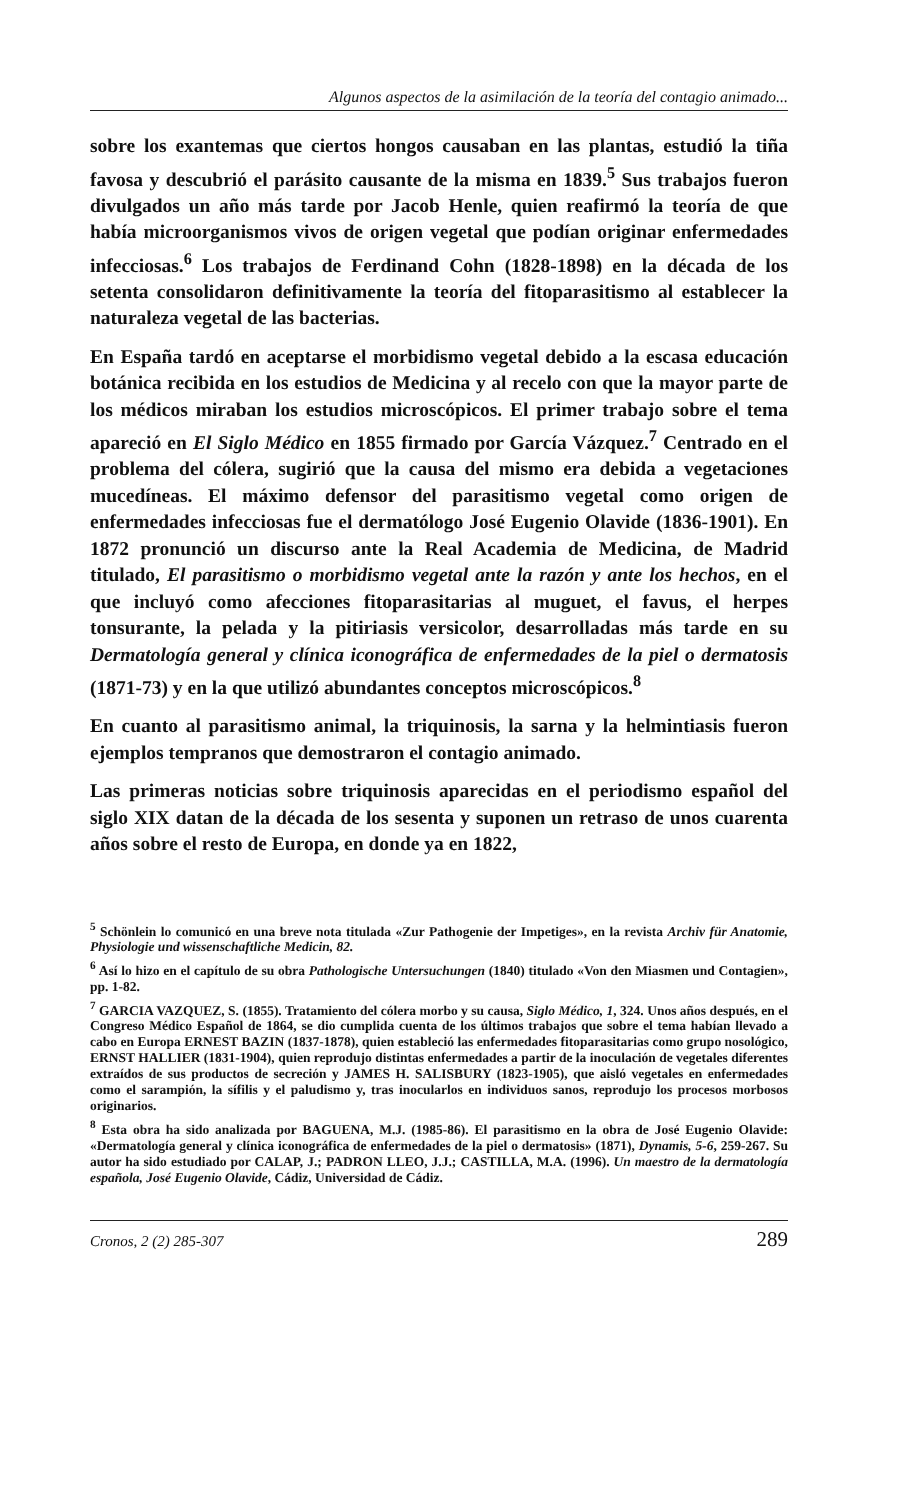Algunos aspectos de la asimilación de la teoría del contagio animado...
sobre los exantemas que ciertos hongos causaban en las plantas, estudió la tiña favosa y descubrió el parásito causante de la misma en 1839.<sup>5</sup> Sus trabajos fueron divulgados un año más tarde por Jacob Henle, quien reafirmó la teoría de que había microorganismos vivos de origen vegetal que podían originar enfermedades infecciosas.<sup>6</sup> Los trabajos de Ferdinand Cohn (1828-1898) en la década de los setenta consolidaron definitivamente la teoría del fitoparasitismo al establecer la naturaleza vegetal de las bacterias.
En España tardó en aceptarse el morbidismo vegetal debido a la escasa educación botánica recibida en los estudios de Medicina y al recelo con que la mayor parte de los médicos miraban los estudios microscópicos. El primer trabajo sobre el tema apareció en El Siglo Médico en 1855 firmado por García Vázquez.<sup>7</sup> Centrado en el problema del cólera, sugirió que la causa del mismo era debida a vegetaciones mucedíneas. El máximo defensor del parasitismo vegetal como origen de enfermedades infecciosas fue el dermatólogo José Eugenio Olavide (1836-1901). En 1872 pronunció un discurso ante la Real Academia de Medicina, de Madrid titulado, El parasitismo o morbidismo vegetal ante la razón y ante los hechos, en el que incluyó como afecciones fitoparasitarias al muguet, el favus, el herpes tonsurante, la pelada y la pitiriasis versicolor, desarrolladas más tarde en su Dermatología general y clínica iconográfica de enfermedades de la piel o dermatosis (1871-73) y en la que utilizó abundantes conceptos microscópicos.<sup>8</sup>
En cuanto al parasitismo animal, la triquinosis, la sarna y la helmintiasis fueron ejemplos tempranos que demostraron el contagio animado.
Las primeras noticias sobre triquinosis aparecidas en el periodismo español del siglo XIX datan de la década de los sesenta y suponen un retraso de unos cuarenta años sobre el resto de Europa, en donde ya en 1822,
<sup>5</sup> Schönlein lo comunicó en una breve nota titulada «Zur Pathogenie der Impetiges», en la revista Archiv für Anatomie, Physiologie und wissenschaftliche Medicin, 82.
<sup>6</sup> Así lo hizo en el capítulo de su obra Pathologische Untersuchungen (1840) titulado «Von den Miasmen und Contagien», pp. 1-82.
<sup>7</sup> GARCIA VAZQUEZ, S. (1855). Tratamiento del cólera morbo y su causa, Siglo Médico, 1, 324. Unos años después, en el Congreso Médico Español de 1864, se dio cumplida cuenta de los últimos trabajos que sobre el tema habían llevado a cabo en Europa ERNEST BAZIN (1837-1878), quien estableció las enfermedades fitoparasitarias como grupo nosológico, ERNST HALLIER (1831-1904), quien reprodujo distintas enfermedades a partir de la inoculación de vegetales diferentes extraídos de sus productos de secreción y JAMES H. SALISBURY (1823-1905), que aisló vegetales en enfermedades como el sarampión, la sífilis y el paludismo y, tras inocularlos en individuos sanos, reprodujo los procesos morbosos originarios.
<sup>8</sup> Esta obra ha sido analizada por BAGUENA, M.J. (1985-86). El parasitismo en la obra de José Eugenio Olavide: «Dermatología general y clínica iconográfica de enfermedades de la piel o dermatosis» (1871), Dynamis, 5-6, 259-267. Su autor ha sido estudiado por CALAP, J.; PADRON LLEO, J.J.; CASTILLA, M.A. (1996). Un maestro de la dermatología española, José Eugenio Olavide, Cádiz, Universidad de Cádiz.
Cronos, 2 (2) 285-307 289